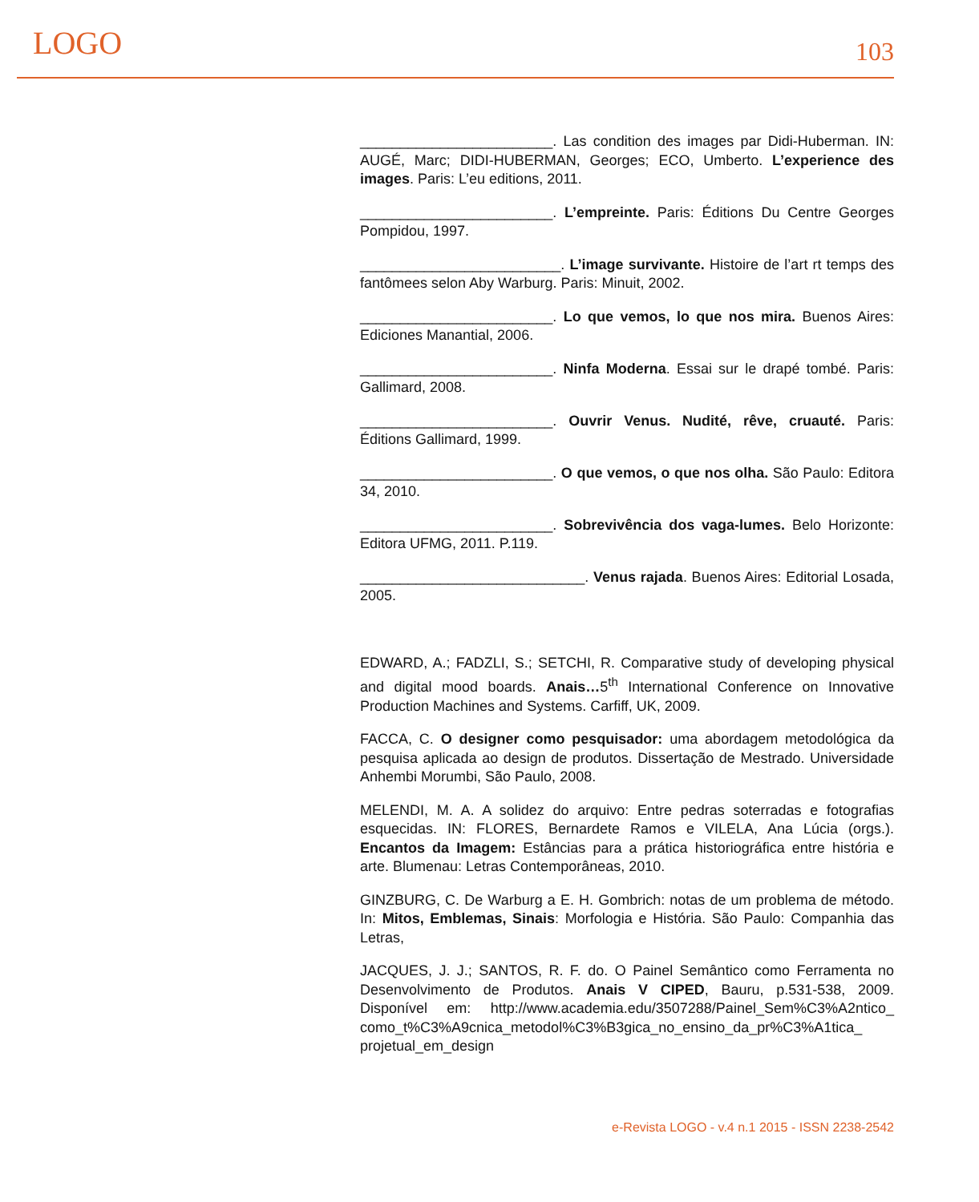LOGO 103
________________________. Las condition des images par Didi-Huberman. IN: AUGÉ, Marc; DIDI-HUBERMAN, Georges; ECO, Umberto. L’experience des images. Paris: L’eu editions, 2011.
________________________. L’empreinte. Paris: Éditions Du Centre Georges Pompidou, 1997.
_________________________. L’image survivante. Histoire de l’art rt temps des fantômees selon Aby Warburg. Paris: Minuit, 2002.
________________________. Lo que vemos, lo que nos mira. Buenos Aires: Ediciones Manantial, 2006.
________________________. Ninfa Moderna. Essai sur le drapé tombé. Paris: Gallimard, 2008.
________________________. Ouvrir Venus. Nudité, rêve, cruauté. Paris: Éditions Gallimard, 1999.
________________________. O que vemos, o que nos olha. São Paulo: Editora 34, 2010.
________________________. Sobrevivência dos vaga-lumes. Belo Horizonte: Editora UFMG, 2011. P.119.
____________________________. Venus rajada. Buenos Aires: Editorial Losada, 2005.
EDWARD, A.; FADZLI, S.; SETCHI, R. Comparative study of developing physical and digital mood boards. Anais…5<sup>th</sup> International Conference on Innovative Production Machines and Systems. Carfiff, UK, 2009.
FACCA, C. O designer como pesquisador: uma abordagem metodológica da pesquisa aplicada ao design de produtos. Dissertação de Mestrado. Universidade Anhembi Morumbi, São Paulo, 2008.
MELENDI, M. A. A solidez do arquivo: Entre pedras soterradas e fotografias esquecidas. IN: FLORES, Bernardete Ramos e VILELA, Ana Lúcia (orgs.). Encantos da Imagem: Estâncias para a prática historiográfica entre história e arte. Blumenau: Letras Contemporâneas, 2010.
GINZBURG, C. De Warburg a E. H. Gombrich: notas de um problema de método. In: Mitos, Emblemas, Sinais: Morfologia e História. São Paulo: Companhia das Letras,
JACQUES, J. J.; SANTOS, R. F. do. O Painel Semântico como Ferramenta no Desenvolvimento de Produtos. Anais V CIPED, Bauru, p.531-538, 2009. Disponível em: http://www.academia.edu/3507288/Painel_Sem%C3%A2ntico_ como_t%C3%A9cnica_metodol%C3%B3gica_no_ensino_da_pr%C3%A1tica_ projetual_em_design
e-Revista LOGO - v.4 n.1 2015 - ISSN 2238-2542